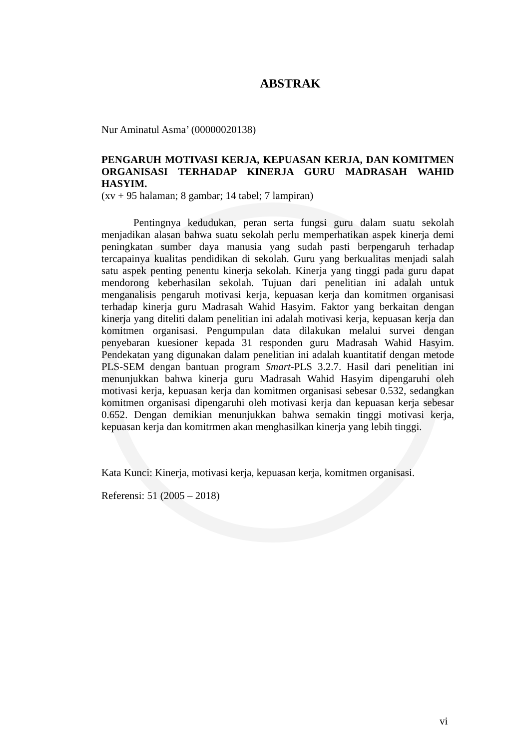ABSTRAK
Nur Aminatul Asma’ (00000020138)
PENGARUH MOTIVASI KERJA, KEPUASAN KERJA, DAN KOMITMEN ORGANISASI TERHADAP KINERJA GURU MADRASAH WAHID HASYIM.
(xv + 95 halaman; 8 gambar; 14 tabel; 7 lampiran)
Pentingnya kedudukan, peran serta fungsi guru dalam suatu sekolah menjadikan alasan bahwa suatu sekolah perlu memperhatikan aspek kinerja demi peningkatan sumber daya manusia yang sudah pasti berpengaruh terhadap tercapainya kualitas pendidikan di sekolah. Guru yang berkualitas menjadi salah satu aspek penting penentu kinerja sekolah. Kinerja yang tinggi pada guru dapat mendorong keberhasilan sekolah. Tujuan dari penelitian ini adalah untuk menganalisis pengaruh motivasi kerja, kepuasan kerja dan komitmen organisasi terhadap kinerja guru Madrasah Wahid Hasyim. Faktor yang berkaitan dengan kinerja yang diteliti dalam penelitian ini adalah motivasi kerja, kepuasan kerja dan komitmen organisasi. Pengumpulan data dilakukan melalui survei dengan penyebaran kuesioner kepada 31 responden guru Madrasah Wahid Hasyim. Pendekatan yang digunakan dalam penelitian ini adalah kuantitatif dengan metode PLS-SEM dengan bantuan program Smart-PLS 3.2.7. Hasil dari penelitian ini menunjukkan bahwa kinerja guru Madrasah Wahid Hasyim dipengaruhi oleh motivasi kerja, kepuasan kerja dan komitmen organisasi sebesar 0.532, sedangkan komitmen organisasi dipengaruhi oleh motivasi kerja dan kepuasan kerja sebesar 0.652. Dengan demikian menunjukkan bahwa semakin tinggi motivasi kerja, kepuasan kerja dan komitrmen akan menghasilkan kinerja yang lebih tinggi.
Kata Kunci: Kinerja, motivasi kerja, kepuasan kerja, komitmen organisasi.
Referensi: 51 (2005 – 2018)
vi